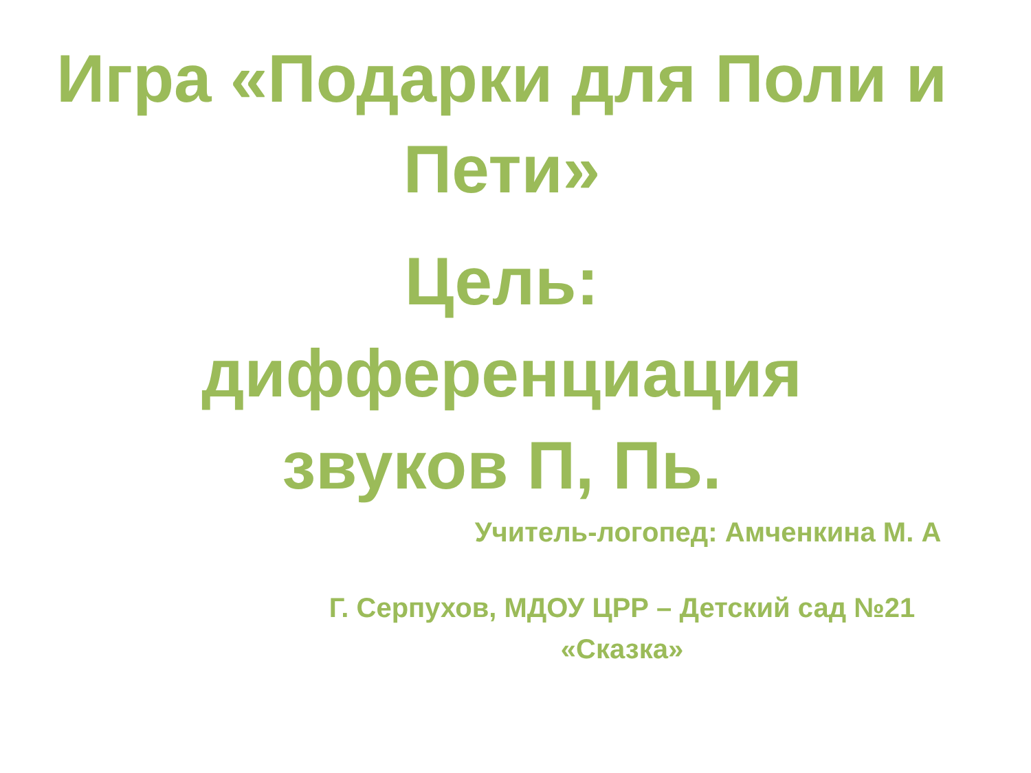Игра «Подарки для Поли и Пети»
Цель:
дифференциация
звуков П, Пь.
Учитель-логопед: Амченкина М. А
Г. Серпухов, МДОУ ЦРР – Детский сад №21 «Сказка»